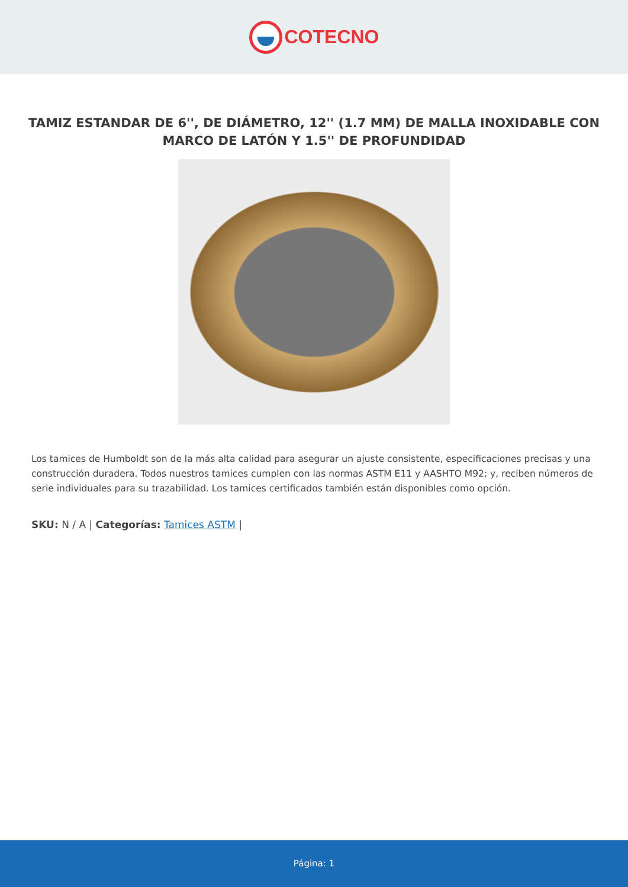COTECNO
TAMIZ ESTANDAR DE 6'', DE DIÁMETRO, 12'' (1.7 MM) DE MALLA INOXIDABLE CON MARCO DE LATÓN Y 1.5'' DE PROFUNDIDAD
Los tamices de Humboldt son de la más alta calidad para asegurar un ajuste consistente, especificaciones precisas y una construcción duradera. Todos nuestros tamices cumplen con las normas ASTM E11 y AASHTO M92; y, reciben números de serie individuales para su trazabilidad. Los tamices certificados también están disponibles como opción.
SKU: N / A | Categorías: Tamices ASTM |
Página: 1